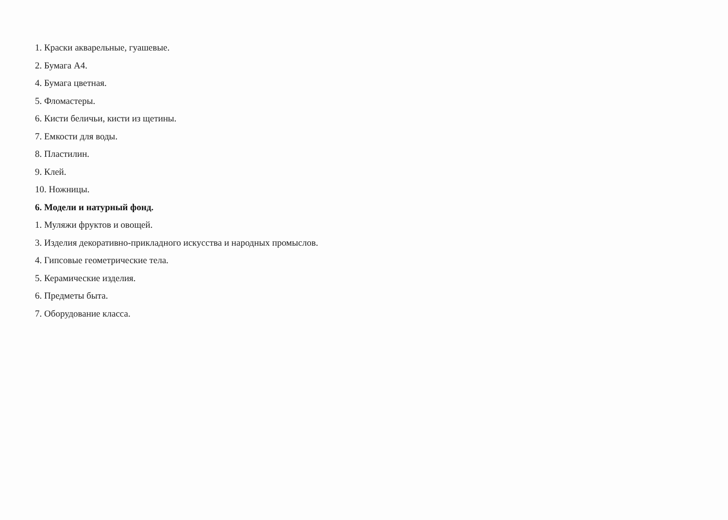1. Краски акварельные, гуашевые.
2. Бумага А4.
4. Бумага цветная.
5. Фломастеры.
6. Кисти беличьи, кисти из щетины.
7. Емкости для воды.
8. Пластилин.
9. Клей.
10. Ножницы.
6. Модели и натурный фонд.
1. Муляжи фруктов и овощей.
3. Изделия декоративно-прикладного искусства и народных промыслов.
4. Гипсовые геометрические тела.
5. Керамические изделия.
6. Предметы быта.
7. Оборудование класса.